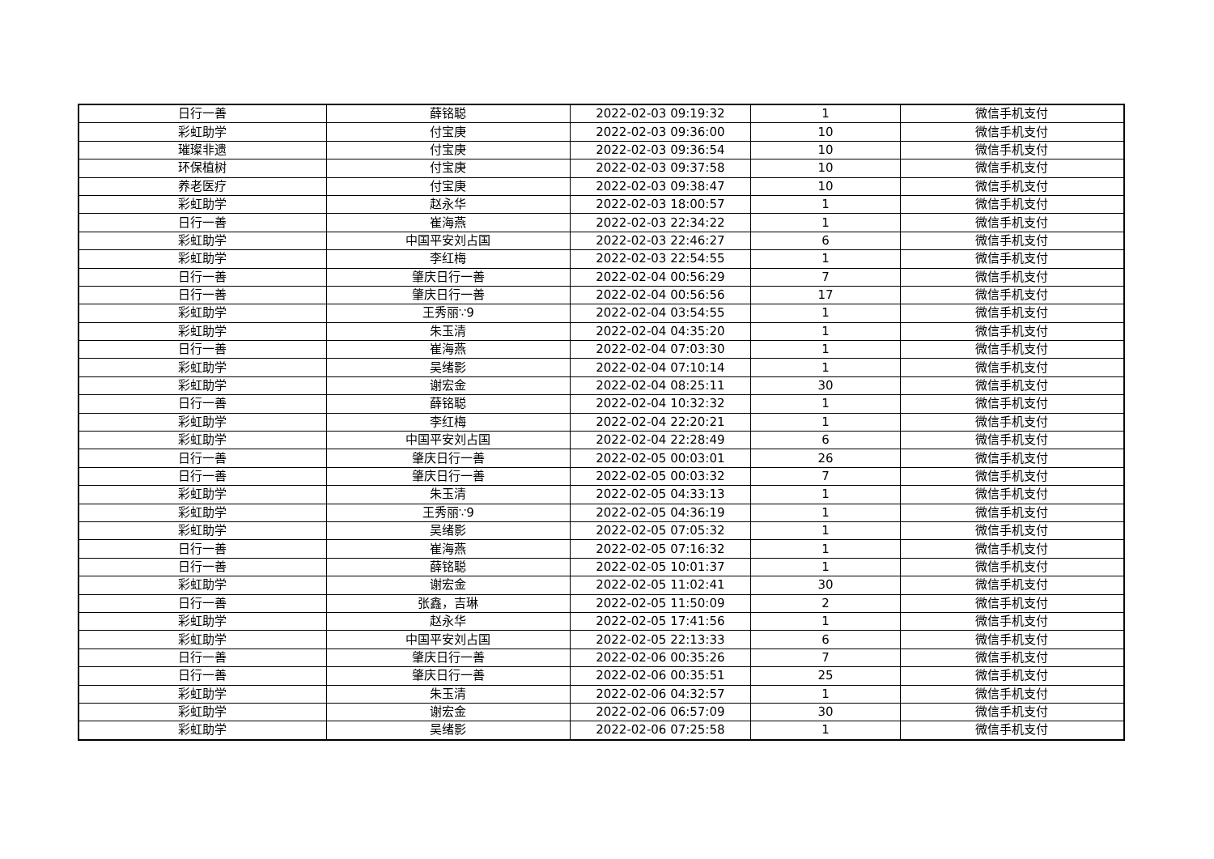| 日行一善 | 薛铭聪 | 2022-02-03 09:19:32 | 1 | 微信手机支付 |
| 彩虹助学 | 付宝庚 | 2022-02-03 09:36:00 | 10 | 微信手机支付 |
| 璀璨非遗 | 付宝庚 | 2022-02-03 09:36:54 | 10 | 微信手机支付 |
| 环保植树 | 付宝庚 | 2022-02-03 09:37:58 | 10 | 微信手机支付 |
| 养老医疗 | 付宝庚 | 2022-02-03 09:38:47 | 10 | 微信手机支付 |
| 彩虹助学 | 赵永华 | 2022-02-03 18:00:57 | 1 | 微信手机支付 |
| 日行一善 | 崔海燕 | 2022-02-03 22:34:22 | 1 | 微信手机支付 |
| 彩虹助学 | 中国平安刘占国 | 2022-02-03 22:46:27 | 6 | 微信手机支付 |
| 彩虹助学 | 李红梅 | 2022-02-03 22:54:55 | 1 | 微信手机支付 |
| 日行一善 | 肇庆日行一善 | 2022-02-04 00:56:29 | 7 | 微信手机支付 |
| 日行一善 | 肇庆日行一善 | 2022-02-04 00:56:56 | 17 | 微信手机支付 |
| 彩虹助学 | 王秀丽∵9 | 2022-02-04 03:54:55 | 1 | 微信手机支付 |
| 彩虹助学 | 朱玉清 | 2022-02-04 04:35:20 | 1 | 微信手机支付 |
| 日行一善 | 崔海燕 | 2022-02-04 07:03:30 | 1 | 微信手机支付 |
| 彩虹助学 | 吴绪影 | 2022-02-04 07:10:14 | 1 | 微信手机支付 |
| 彩虹助学 | 谢宏金 | 2022-02-04 08:25:11 | 30 | 微信手机支付 |
| 日行一善 | 薛铭聪 | 2022-02-04 10:32:32 | 1 | 微信手机支付 |
| 彩虹助学 | 李红梅 | 2022-02-04 22:20:21 | 1 | 微信手机支付 |
| 彩虹助学 | 中国平安刘占国 | 2022-02-04 22:28:49 | 6 | 微信手机支付 |
| 日行一善 | 肇庆日行一善 | 2022-02-05 00:03:01 | 26 | 微信手机支付 |
| 日行一善 | 肇庆日行一善 | 2022-02-05 00:03:32 | 7 | 微信手机支付 |
| 彩虹助学 | 朱玉清 | 2022-02-05 04:33:13 | 1 | 微信手机支付 |
| 彩虹助学 | 王秀丽∵9 | 2022-02-05 04:36:19 | 1 | 微信手机支付 |
| 彩虹助学 | 吴绪影 | 2022-02-05 07:05:32 | 1 | 微信手机支付 |
| 日行一善 | 崔海燕 | 2022-02-05 07:16:32 | 1 | 微信手机支付 |
| 日行一善 | 薛铭聪 | 2022-02-05 10:01:37 | 1 | 微信手机支付 |
| 彩虹助学 | 谢宏金 | 2022-02-05 11:02:41 | 30 | 微信手机支付 |
| 日行一善 | 张鑫，吉琳 | 2022-02-05 11:50:09 | 2 | 微信手机支付 |
| 彩虹助学 | 赵永华 | 2022-02-05 17:41:56 | 1 | 微信手机支付 |
| 彩虹助学 | 中国平安刘占国 | 2022-02-05 22:13:33 | 6 | 微信手机支付 |
| 日行一善 | 肇庆日行一善 | 2022-02-06 00:35:26 | 7 | 微信手机支付 |
| 日行一善 | 肇庆日行一善 | 2022-02-06 00:35:51 | 25 | 微信手机支付 |
| 彩虹助学 | 朱玉清 | 2022-02-06 04:32:57 | 1 | 微信手机支付 |
| 彩虹助学 | 谢宏金 | 2022-02-06 06:57:09 | 30 | 微信手机支付 |
| 彩虹助学 | 吴绪影 | 2022-02-06 07:25:58 | 1 | 微信手机支付 |